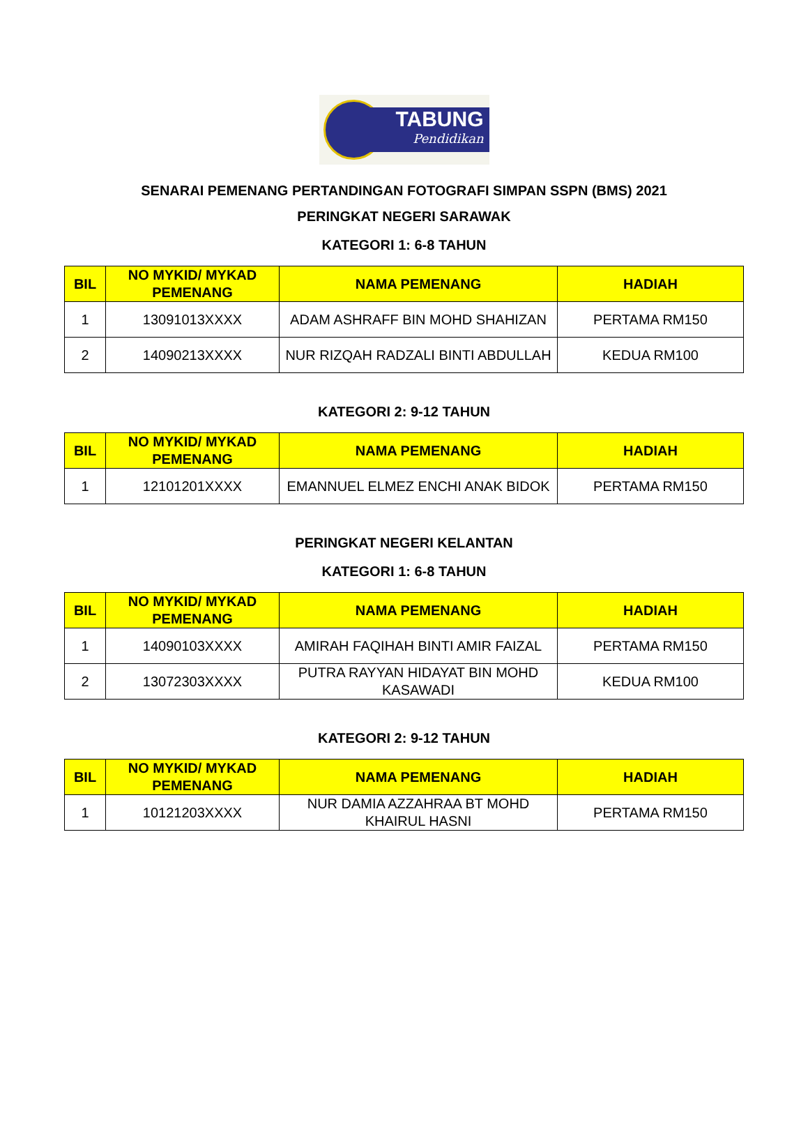TABUNG
Pendidikan
SENARAI PEMENANG PERTANDINGAN FOTOGRAFI SIMPAN SSPN (BMS) 2021
PERINGKAT NEGERI SARAWAK
KATEGORI 1: 6-8 TAHUN
| BIL | NO MYKID/ MYKAD PEMENANG | NAMA PEMENANG | HADIAH |
| --- | --- | --- | --- |
| 1 | 13091013XXXX | ADAM ASHRAFF BIN MOHD SHAHIZAN | PERTAMA RM150 |
| 2 | 14090213XXXX | NUR RIZQAH RADZALI BINTI ABDULLAH | KEDUA RM100 |
KATEGORI 2: 9-12 TAHUN
| BIL | NO MYKID/ MYKAD PEMENANG | NAMA PEMENANG | HADIAH |
| --- | --- | --- | --- |
| 1 | 12101201XXXX | EMANNUEL ELMEZ ENCHI ANAK BIDOK | PERTAMA RM150 |
PERINGKAT NEGERI KELANTAN
KATEGORI 1: 6-8 TAHUN
| BIL | NO MYKID/ MYKAD PEMENANG | NAMA PEMENANG | HADIAH |
| --- | --- | --- | --- |
| 1 | 14090103XXXX | AMIRAH FAQIHAH BINTI AMIR FAIZAL | PERTAMA RM150 |
| 2 | 13072303XXXX | PUTRA RAYYAN HIDAYAT BIN MOHD KASAWADI | KEDUA RM100 |
KATEGORI 2: 9-12 TAHUN
| BIL | NO MYKID/ MYKAD PEMENANG | NAMA PEMENANG | HADIAH |
| --- | --- | --- | --- |
| 1 | 10121203XXXX | NUR DAMIA AZZAHRAA BT MOHD KHAIRUL HASNI | PERTAMA RM150 |